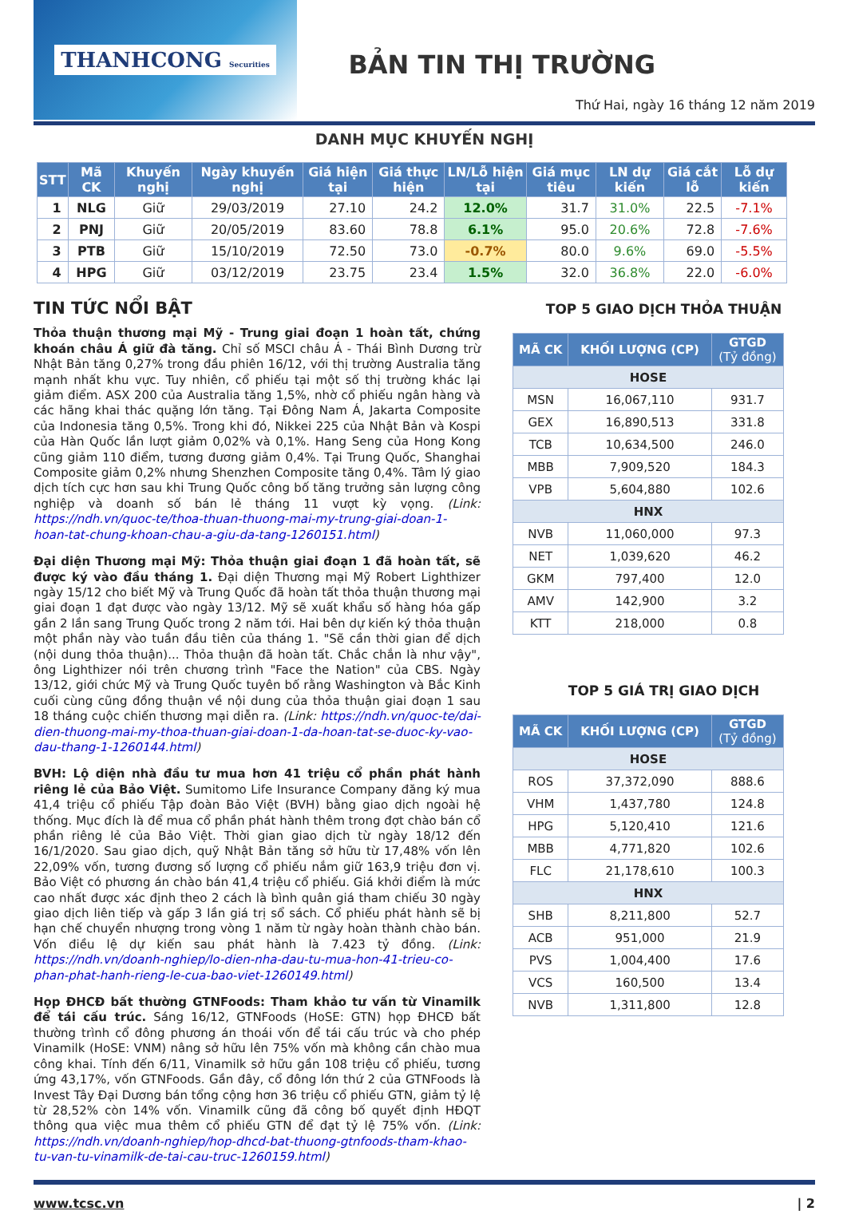THANHCONG Securities
BẢN TIN THỊ TRƯỜNG
Thứ Hai, ngày 16 tháng 12 năm 2019
DANH MỤC KHUYẾN NGHỊ
| STT | Mã CK | Khuyến nghị | Ngày khuyến nghị | Giá hiện tại | Giá thực hiện | LN/Lỗ hiện tại | Giá mục tiêu | LN dự kiến | Giá cắt lỗ | Lỗ dự kiến |
| --- | --- | --- | --- | --- | --- | --- | --- | --- | --- | --- |
| 1 | NLG | Giữ | 29/03/2019 | 27.10 | 24.2 | 12.0% | 31.7 | 31.0% | 22.5 | -7.1% |
| 2 | PNJ | Giữ | 20/05/2019 | 83.60 | 78.8 | 6.1% | 95.0 | 20.6% | 72.8 | -7.6% |
| 3 | PTB | Giữ | 15/10/2019 | 72.50 | 73.0 | -0.7% | 80.0 | 9.6% | 69.0 | -5.5% |
| 4 | HPG | Giữ | 03/12/2019 | 23.75 | 23.4 | 1.5% | 32.0 | 36.8% | 22.0 | -6.0% |
TIN TỨC NỔI BẬT
Thỏa thuận thương mại Mỹ - Trung giai đoạn 1 hoàn tất, chứng khoán châu Á giữ đà tăng. Chỉ số MSCI châu Á - Thái Bình Dương trừ Nhật Bản tăng 0,27% trong đầu phiên 16/12, với thị trường Australia tăng mạnh nhất khu vực. Tuy nhiên, cổ phiếu tại một số thị trường khác lại giảm điểm. ASX 200 của Australia tăng 1,5%, nhờ cổ phiếu ngân hàng và các hãng khai thác quặng lớn tăng. Tại Đông Nam Á, Jakarta Composite của Indonesia tăng 0,5%. Trong khi đó, Nikkei 225 của Nhật Bản và Kospi của Hàn Quốc lần lượt giảm 0,02% và 0,1%. Hang Seng của Hong Kong cũng giảm 110 điểm, tương đương giảm 0,4%. Tại Trung Quốc, Shanghai Composite giảm 0,2% nhưng Shenzhen Composite tăng 0,4%. Tâm lý giao dịch tích cực hơn sau khi Trung Quốc công bố tăng trưởng sản lượng công nghiệp và doanh số bán lẻ tháng 11 vượt kỳ vọng. (Link: https://ndh.vn/quoc-te/thoa-thuan-thuong-mai-my-trung-giai-doan-1-hoan-tat-chung-khoan-chau-a-giu-da-tang-1260151.html)
Đại diện Thương mại Mỹ: Thỏa thuận giai đoạn 1 đã hoàn tất, sẽ được ký vào đầu tháng 1. Đại diện Thương mại Mỹ Robert Lighthizer ngày 15/12 cho biết Mỹ và Trung Quốc đã hoàn tất thỏa thuận thương mại giai đoạn 1 đạt được vào ngày 13/12. Mỹ sẽ xuất khẩu số hàng hóa gấp gần 2 lần sang Trung Quốc trong 2 năm tới. Hai bên dự kiến ký thỏa thuận một phần này vào tuần đầu tiên của tháng 1. "Sẽ cần thời gian để dịch (nội dung thỏa thuận)... Thỏa thuận đã hoàn tất. Chắc chắn là như vậy", ông Lighthizer nói trên chương trình "Face the Nation" của CBS. Ngày 13/12, giới chức Mỹ và Trung Quốc tuyên bố rằng Washington và Bắc Kinh cuối cùng cũng đồng thuận về nội dung của thỏa thuận giai đoạn 1 sau 18 tháng cuộc chiến thương mại diễn ra. (Link: https://ndh.vn/quoc-te/dai-dien-thuong-mai-my-thoa-thuan-giai-doan-1-da-hoan-tat-se-duoc-ky-vao-dau-thang-1-1260144.html)
BVH: Lộ diện nhà đầu tư mua hơn 41 triệu cổ phần phát hành riêng lẻ của Bảo Việt. Sumitomo Life Insurance Company đăng ký mua 41,4 triệu cổ phiếu Tập đoàn Bảo Việt (BVH) bằng giao dịch ngoài hệ thống. Mục đích là để mua cổ phần phát hành thêm trong đợt chào bán cổ phần riêng lẻ của Bảo Việt. Thời gian giao dịch từ ngày 18/12 đến 16/1/2020. Sau giao dịch, quỹ Nhật Bản tăng sở hữu từ 17,48% vốn lên 22,09% vốn, tương đương số lượng cổ phiếu nắm giữ 163,9 triệu đơn vị. Bảo Việt có phương án chào bán 41,4 triệu cổ phiếu. Giá khởi điểm là mức cao nhất được xác định theo 2 cách là bình quân giá tham chiếu 30 ngày giao dịch liên tiếp và gấp 3 lần giá trị sổ sách. Cổ phiếu phát hành sẽ bị hạn chế chuyển nhượng trong vòng 1 năm từ ngày hoàn thành chào bán. Vốn điều lệ dự kiến sau phát hành là 7.423 tỷ đồng. (Link: https://ndh.vn/doanh-nghiep/lo-dien-nha-dau-tu-mua-hon-41-trieu-co-phan-phat-hanh-rieng-le-cua-bao-viet-1260149.html)
Họp ĐHCĐ bất thường GTNFoods: Tham khảo tư vấn từ Vinamilk để tái cấu trúc. Sáng 16/12, GTNFoods (HoSE: GTN) họp ĐHCĐ bất thường trình cổ đông phương án thoái vốn để tái cấu trúc và cho phép Vinamilk (HoSE: VNM) nâng sở hữu lên 75% vốn mà không cần chào mua công khai. Tính đến 6/11, Vinamilk sở hữu gần 108 triệu cổ phiếu, tương ứng 43,17%, vốn GTNFoods. Gần đây, cổ đông lớn thứ 2 của GTNFoods là Invest Tây Đại Dương bán tổng cộng hơn 36 triệu cổ phiếu GTN, giảm tỷ lệ từ 28,52% còn 14% vốn. Vinamilk cũng đã công bố quyết định HĐQT thông qua việc mua thêm cổ phiếu GTN để đạt tỷ lệ 75% vốn. (Link: https://ndh.vn/doanh-nghiep/hop-dhcd-bat-thuong-gtnfoods-tham-khao-tu-van-tu-vinamilk-de-tai-cau-truc-1260159.html)
TOP 5 GIAO DỊCH THỎA THUẬN
| MÃ CK | KHỐI LƯỢNG (CP) | GTGD (Tỷ đồng) |
| --- | --- | --- |
| HOSE | | |
| MSN | 16,067,110 | 931.7 |
| GEX | 16,890,513 | 331.8 |
| TCB | 10,634,500 | 246.0 |
| MBB | 7,909,520 | 184.3 |
| VPB | 5,604,880 | 102.6 |
| HNX | | |
| NVB | 11,060,000 | 97.3 |
| NET | 1,039,620 | 46.2 |
| GKM | 797,400 | 12.0 |
| AMV | 142,900 | 3.2 |
| KTT | 218,000 | 0.8 |
TOP 5 GIÁ TRỊ GIAO DỊCH
| MÃ CK | KHỐI LƯỢNG (CP) | GTGD (Tỷ đồng) |
| --- | --- | --- |
| HOSE | | |
| ROS | 37,372,090 | 888.6 |
| VHM | 1,437,780 | 124.8 |
| HPG | 5,120,410 | 121.6 |
| MBB | 4,771,820 | 102.6 |
| FLC | 21,178,610 | 100.3 |
| HNX | | |
| SHB | 8,211,800 | 52.7 |
| ACB | 951,000 | 21.9 |
| PVS | 1,004,400 | 17.6 |
| VCS | 160,500 | 13.4 |
| NVB | 1,311,800 | 12.8 |
www.tcsc.vn | 2